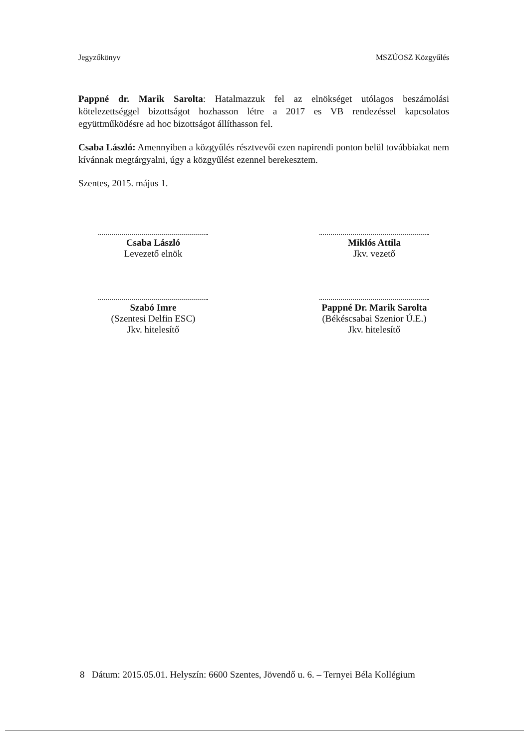Jegyzőkönyv MSZÚOSZ Közgyűlés
Pappné dr. Marik Sarolta: Hatalmazzuk fel az elnökséget utólagos beszámolási kötelezettséggel bizottságot hozhasson létre a 2017 es VB rendezéssel kapcsolatos együttműködésre ad hoc bizottságot állíthasson fel.
Csaba László: Amennyiben a közgyűlés résztvevői ezen napirendi ponton belül továbbiakat nem kívánnak megtárgyalni, úgy a közgyűlést ezennel berekesztem.
Szentes, 2015. május 1.
Csaba László
Levezető elnök
Szabó Imre
(Szentesi Delfin ESC)
Jkv. hitelesítő
Miklós Attila
Jkv. vezető
Pappné Dr. Marik Sarolta
(Békéscsabai Szenior Ú.E.)
Jkv. hitelesítő
8 Dátum: 2015.05.01. Helyszín: 6600 Szentes, Jövendő u. 6. – Ternyei Béla Kollégium